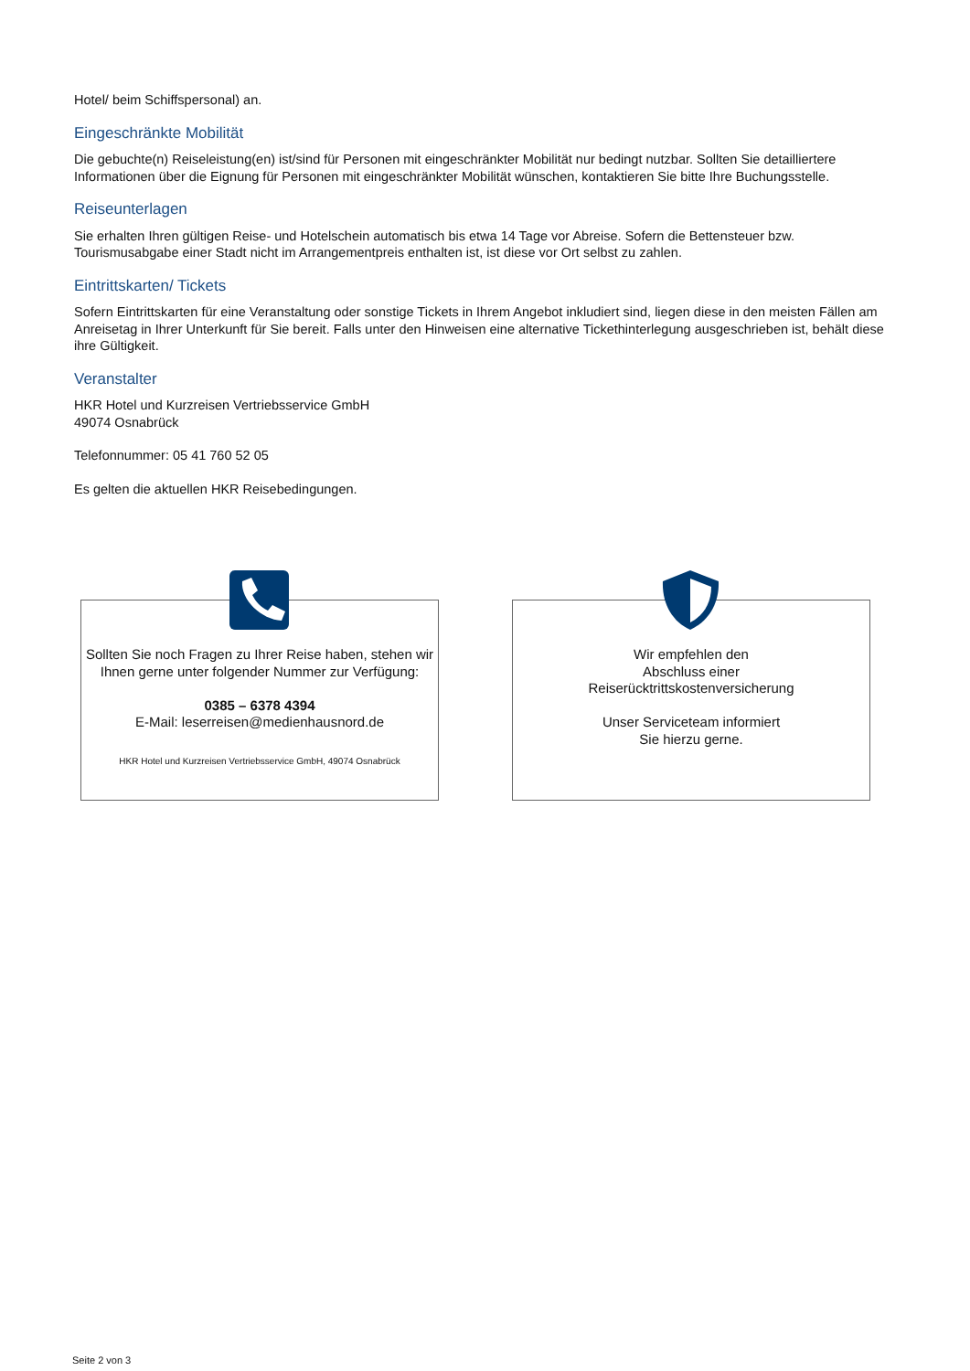Hotel/ beim Schiffspersonal) an.
Eingeschränkte Mobilität
Die gebuchte(n) Reiseleistung(en) ist/sind für Personen mit eingeschränkter Mobilität nur bedingt nutzbar. Sollten Sie detailliertere Informationen über die Eignung für Personen mit eingeschränkter Mobilität wünschen, kontaktieren Sie bitte Ihre Buchungsstelle.
Reiseunterlagen
Sie erhalten Ihren gültigen Reise- und Hotelschein automatisch bis etwa 14 Tage vor Abreise. Sofern die Bettensteuer bzw. Tourismusabgabe einer Stadt nicht im Arrangementpreis enthalten ist, ist diese vor Ort selbst zu zahlen.
Eintrittskarten/ Tickets
Sofern Eintrittskarten für eine Veranstaltung oder sonstige Tickets in Ihrem Angebot inkludiert sind, liegen diese in den meisten Fällen am Anreisetag in Ihrer Unterkunft für Sie bereit. Falls unter den Hinweisen eine alternative Tickethinterlegung ausgeschrieben ist, behält diese ihre Gültigkeit.
Veranstalter
HKR Hotel und Kurzreisen Vertriebsservice GmbH
49074 Osnabrück
Telefonnummer: 05 41 760 52 05
Es gelten die aktuellen HKR Reisebedingungen.
Sollten Sie noch Fragen zu Ihrer Reise haben, stehen wir Ihnen gerne unter folgender Nummer zur Verfügung:
0385 – 6378 4394
E-Mail: leserreisen@medienhausnord.de
HKR Hotel und Kurzreisen Vertriebsservice GmbH, 49074 Osnabrück
Wir empfehlen den
Abschluss einer
Reiserücktrittskostenversicherung
Unser Serviceteam informiert
Sie hierzu gerne.
Seite 2 von 3